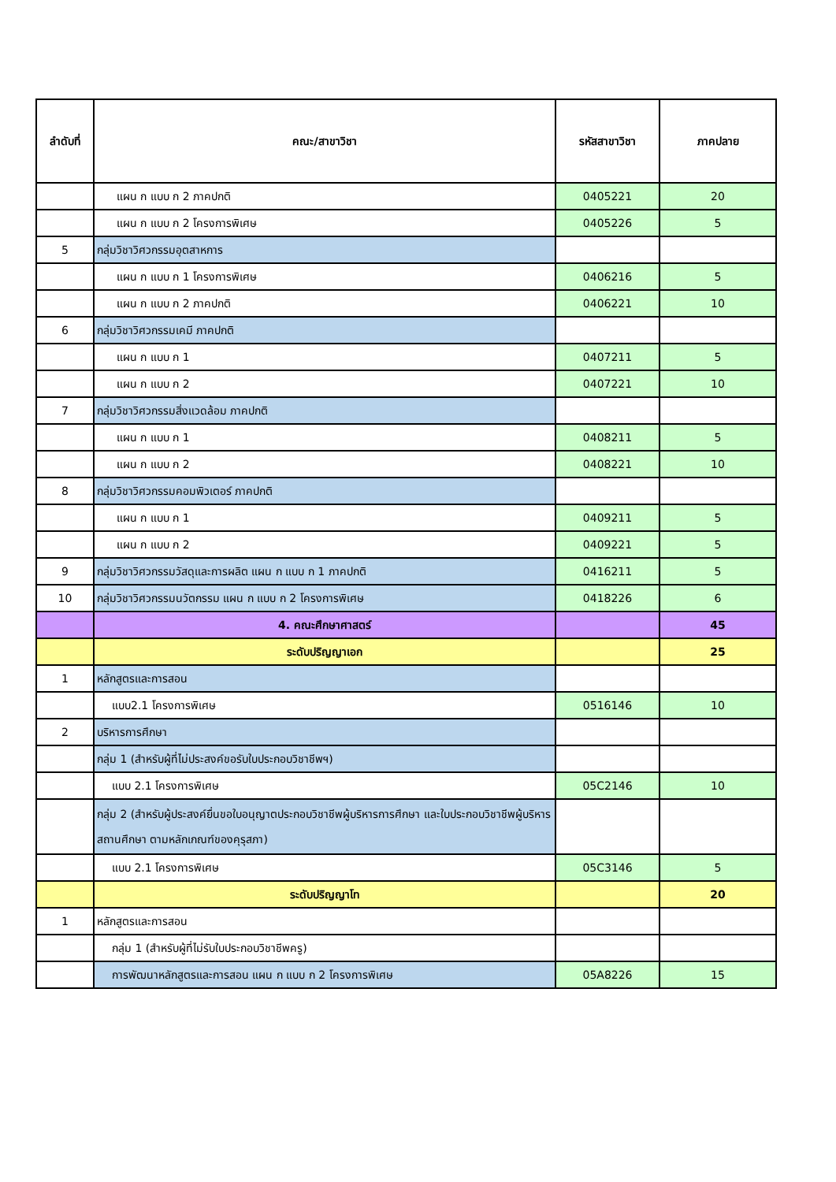| ลำดับที่ | คณะ/สาขาวิชา | รหัสสาขาวิชา | ภาคปลาย |
| --- | --- | --- | --- |
| | แผน ก แบบ ก 2 ภาคปกติ | 0405221 | 20 |
| | แผน ก แบบ ก 2 โครงการพิเศษ | 0405226 | 5 |
| 5 | กลุ่มวิชาวิศวกรรมอุตสาหการ | | |
| | แผน ก แบบ ก 1 โครงการพิเศษ | 0406216 | 5 |
| | แผน ก แบบ ก 2 ภาคปกติ | 0406221 | 10 |
| 6 | กลุ่มวิชาวิศวกรรมเคมี ภาคปกติ | | |
| | แผน ก แบบ ก 1 | 0407211 | 5 |
| | แผน ก แบบ ก 2 | 0407221 | 10 |
| 7 | กลุ่มวิชาวิศวกรรมสิ่งแวดล้อม ภาคปกติ | | |
| | แผน ก แบบ ก 1 | 0408211 | 5 |
| | แผน ก แบบ ก 2 | 0408221 | 10 |
| 8 | กลุ่มวิชาวิศวกรรมคอมพิวเตอร์ ภาคปกติ | | |
| | แผน ก แบบ ก 1 | 0409211 | 5 |
| | แผน ก แบบ ก 2 | 0409221 | 5 |
| 9 | กลุ่มวิชาวิศวกรรมวัสดุและการผลิต แผน ก แบบ ก 1 ภาคปกติ | 0416211 | 5 |
| 10 | กลุ่มวิชาวิศวกรรมนวัตกรรม แผน ก แบบ ก 2 โครงการพิเศษ | 0418226 | 6 |
| | 4. คณะศึกษาศาสตร์ | | 45 |
| | ระดับปริญญาเอก | | 25 |
| 1 | หลักสูตรและการสอน | | |
| | แบบ2.1 โครงการพิเศษ | 0516146 | 10 |
| 2 | บริหารการศึกษา | | |
| | กลุ่ม 1 (สำหรับผู้ที่ไม่ประสงค์ขอรับใบประกอบวิชาชีพฯ) | | |
| | แบบ 2.1 โครงการพิเศษ | 05C2146 | 10 |
| | กลุ่ม 2 (สำหรับผู้ประสงค์ยื่นขอใบอนุญาตประกอบวิชาชีพผู้บริหารการศึกษา และใบประกอบวิชาชีพผู้บริหารสถานศึกษา ตามหลักเกณฑ์ของคุรุสภา) | | |
| | แบบ 2.1 โครงการพิเศษ | 05C3146 | 5 |
| | ระดับปริญญาโท | | 20 |
| 1 | หลักสูตรและการสอน | | |
| | กลุ่ม 1 (สำหรับผู้ที่ไม่รับใบประกอบวิชาชีพครู) | | |
| | การพัฒนาหลักสูตรและการสอน แผน ก แบบ ก 2 โครงการพิเศษ | 05A8226 | 15 |